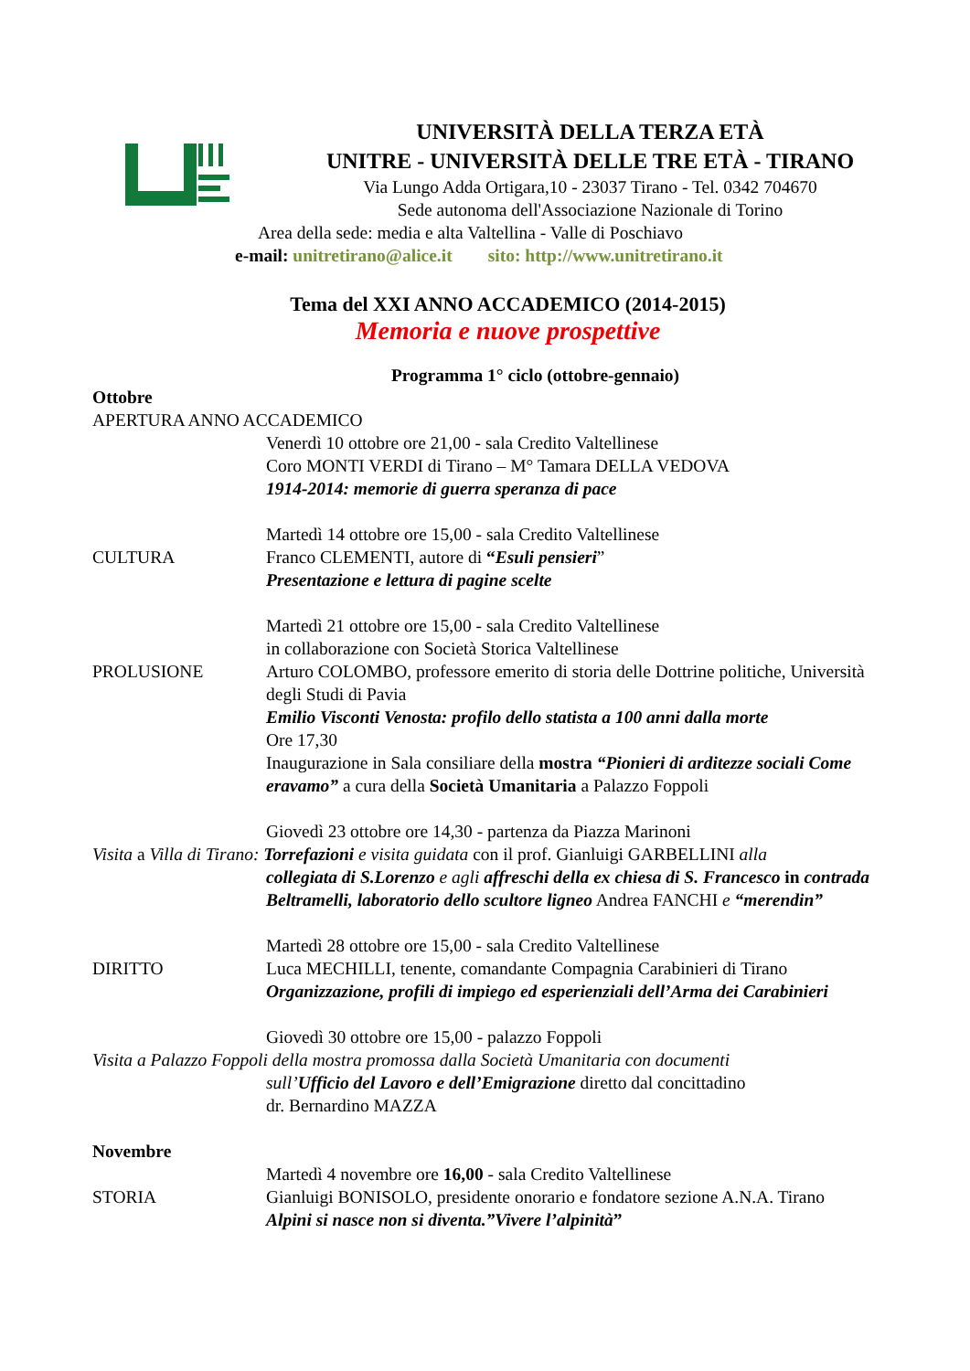UNIVERSITÀ DELLA TERZA ETÀ
UNITRE - UNIVERSITÀ DELLE TRE ETÀ - TIRANO
Via Lungo Adda Ortigara,10 - 23037 Tirano - Tel. 0342 704670
Sede autonoma dell'Associazione Nazionale di Torino
Area della sede: media e alta Valtellina - Valle di Poschiavo
e-mail: unitretirano@alice.it sito: http://www.unitretirano.it
Tema del XXI ANNO ACCADEMICO (2014-2015)
Memoria e nuove prospettive
Programma 1° ciclo (ottobre-gennaio)
Ottobre
APERTURA ANNO ACCADEMICO
Venerdì 10 ottobre ore 21,00 - sala Credito Valtellinese
Coro MONTI VERDI di Tirano – M° Tamara DELLA VEDOVA
1914-2014: memorie di guerra speranza di pace
Martedì 14 ottobre ore 15,00 - sala Credito Valtellinese
CULTURA Franco CLEMENTI, autore di “Esuli pensieri”
Presentazione e lettura di pagine scelte
Martedì 21 ottobre ore 15,00 - sala Credito Valtellinese
in collaborazione con Società Storica Valtellinese
PROLUSIONE Arturo COLOMBO, professore emerito di storia delle Dottrine politiche, Università degli Studi di Pavia
Emilio Visconti Venosta: profilo dello statista a 100 anni dalla morte
Ore 17,30
Inaugurazione in Sala consiliare della mostra “Pionieri di arditezze sociali Come eravamo” a cura della Società Umanitaria a Palazzo Foppoli
Giovedì 23 ottobre ore 14,30 - partenza da Piazza Marinoni
Visita a Villa di Tirano: Torrefazioni e visita guidata con il prof. Gianluigi GARBELLINI alla
collegiata di S.Lorenzo e agli affreschi della ex chiesa di S. Francesco in contrada Beltramelli, laboratorio dello scultore ligneo Andrea FANCHI e “merendin”
Martedì 28 ottobre ore 15,00 - sala Credito Valtellinese
DIRITTO Luca MECHILLI, tenente, comandante Compagnia Carabinieri di Tirano
Organizzazione, profili di impiego ed esperienziali dell’Arma dei Carabinieri
Giovedì 30 ottobre ore 15,00 - palazzo Foppoli
Visita a Palazzo Foppoli della mostra promossa dalla Società Umanitaria con documenti
sull’Ufficio del Lavoro e dell’Emigrazione diretto dal concittadino
dr. Bernardino MAZZA
Novembre
Martedì 4 novembre ore 16,00 - sala Credito Valtellinese
STORIA Gianluigi BONISOLO, presidente onorario e fondatore sezione A.N.A. Tirano
Alpini si nasce non si diventa.”Vivere l’alpinità”